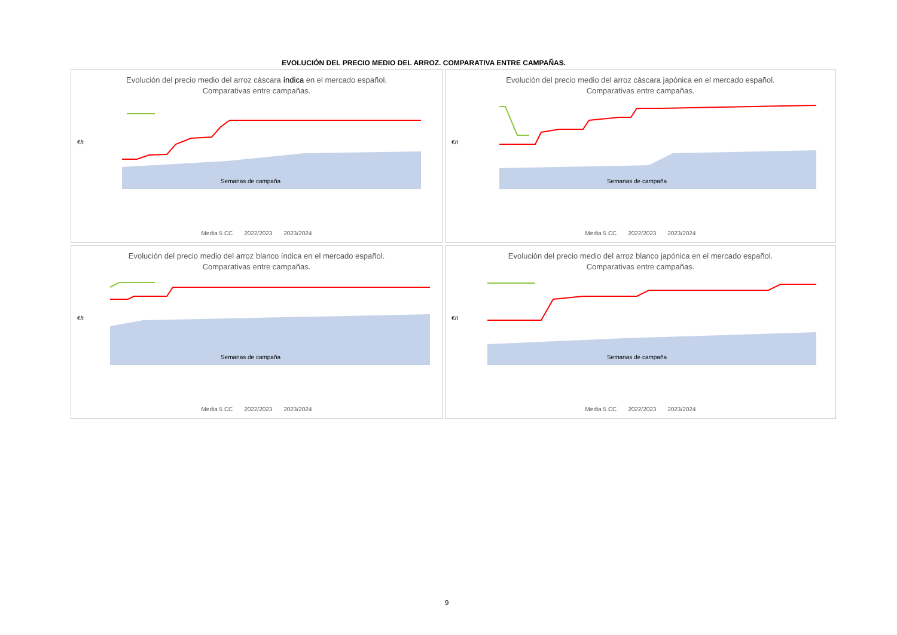EVOLUCIÓN DEL PRECIO MEDIO DEL ARROZ. COMPARATIVA ENTRE CAMPAÑAS.
Evolución del precio medio del arroz cáscara índica en el mercado español.
Comparativas entre campañas.
€/t
Semanas de campaña
Media 5 CC 2022/2023 2023/2024
Evolución del precio medio del arroz cáscara japónica en el mercado español.
Comparativas entre campañas.
€/t
Semanas de campaña
Media 5 CC 2022/2023 2023/2024
Evolución del precio medio del arroz blanco índica en el mercado español.
Comparativas entre campañas.
€/t
Semanas de campaña
Media 5 CC 2022/2023 2023/2024
Evolución del precio medio del arroz blanco japónica en el mercado español.
Comparativas entre campañas.
€/t
Semanas de campaña
Media 5 CC 2022/2023 2023/2024
9